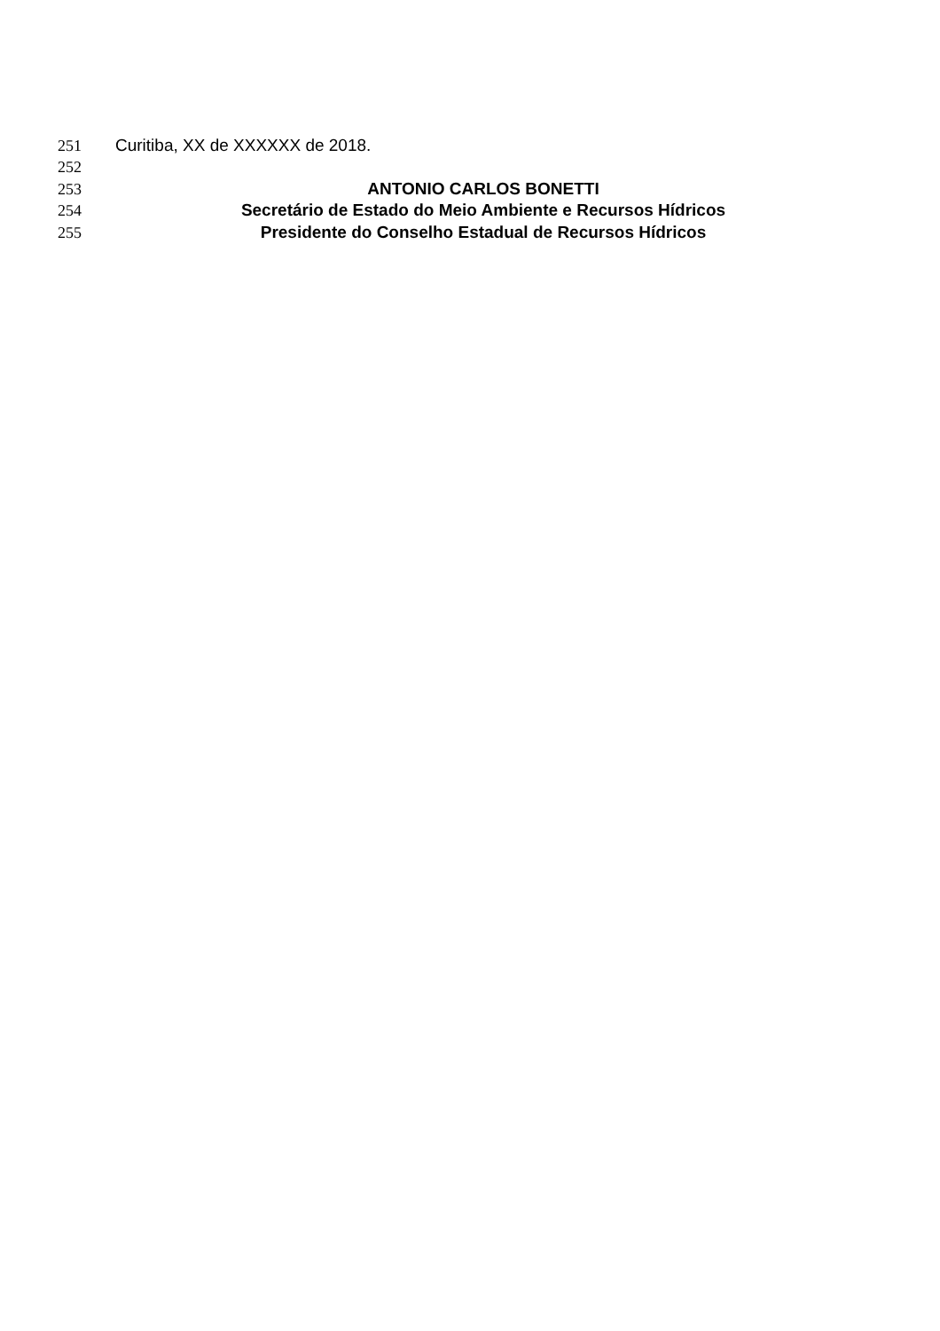251 Curitiba, XX de XXXXXX de 2018.
252
253 ANTONIO CARLOS BONETTI
254 Secretário de Estado do Meio Ambiente e Recursos Hídricos
255 Presidente do Conselho Estadual de Recursos Hídricos